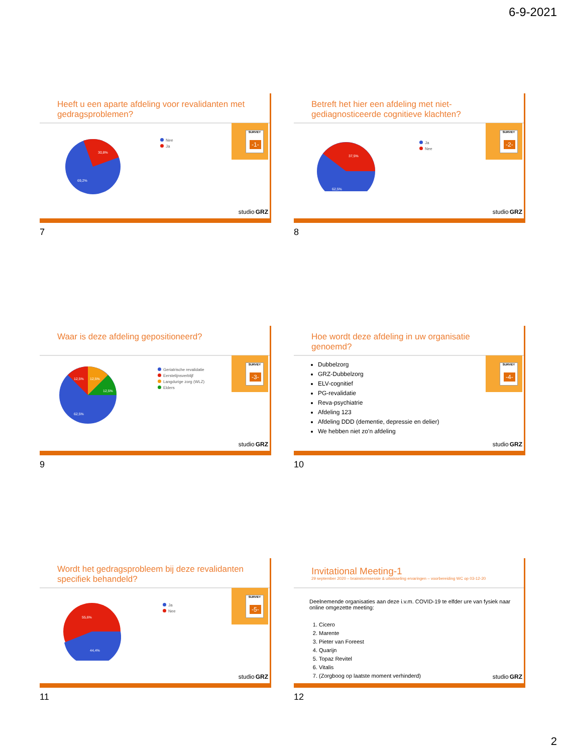6-9-2021
Heeft u een aparte afdeling voor revalidanten met gedragsproblemen?
30,8%
69,2%
Nee
Ja
SURVEY
-1-
studioGRZ
7
Betreft het hier een afdeling met niet-gediagnosticeerde cognitieve klachten?
37,5%
62,5%
Ja
Nee
SURVEY
-2-
studioGRZ
8
Waar is deze afdeling gepositioneerd?
12,5%
12,5%
12,5%
62,5%
Geriatrische revalidatie
Eerstelijnsverblijf
Langdurige zorg (WLZ)
Elders
SURVEY
-3-
studioGRZ
9
Hoe wordt deze afdeling in uw organisatie genoemd?
Dubbelzorg
GRZ-Dubbelzorg
ELV-cognitief
PG-revalidatie
Reva-psychiatrie
Afdeling 123
Afdeling DDD (dementie, depressie en delier)
We hebben niet zo’n afdeling
SURVEY
-4-
studioGRZ
10
Wordt het gedragsprobleem bij deze revalidanten specifiek behandeld?
55,6%
44,4%
Ja
Nee
SURVEY
-5-
studioGRZ
11
Invitational Meeting-1
29 september 2020 – brainstormsessie & uitwisseling ervaringen – voorbereiding WC op 03-12-20
Deelnemende organisaties aan deze i.v.m. COVID-19 te elfder ure van fysiek naar online omgezette meeting:
1. Cicero
2. Marente
3. Pieter van Foreest
4. Quarijn
5. Topaz Revitel
6. Vitalis
7. (Zorgboog op laatste moment verhinderd)
studioGRZ
12
2